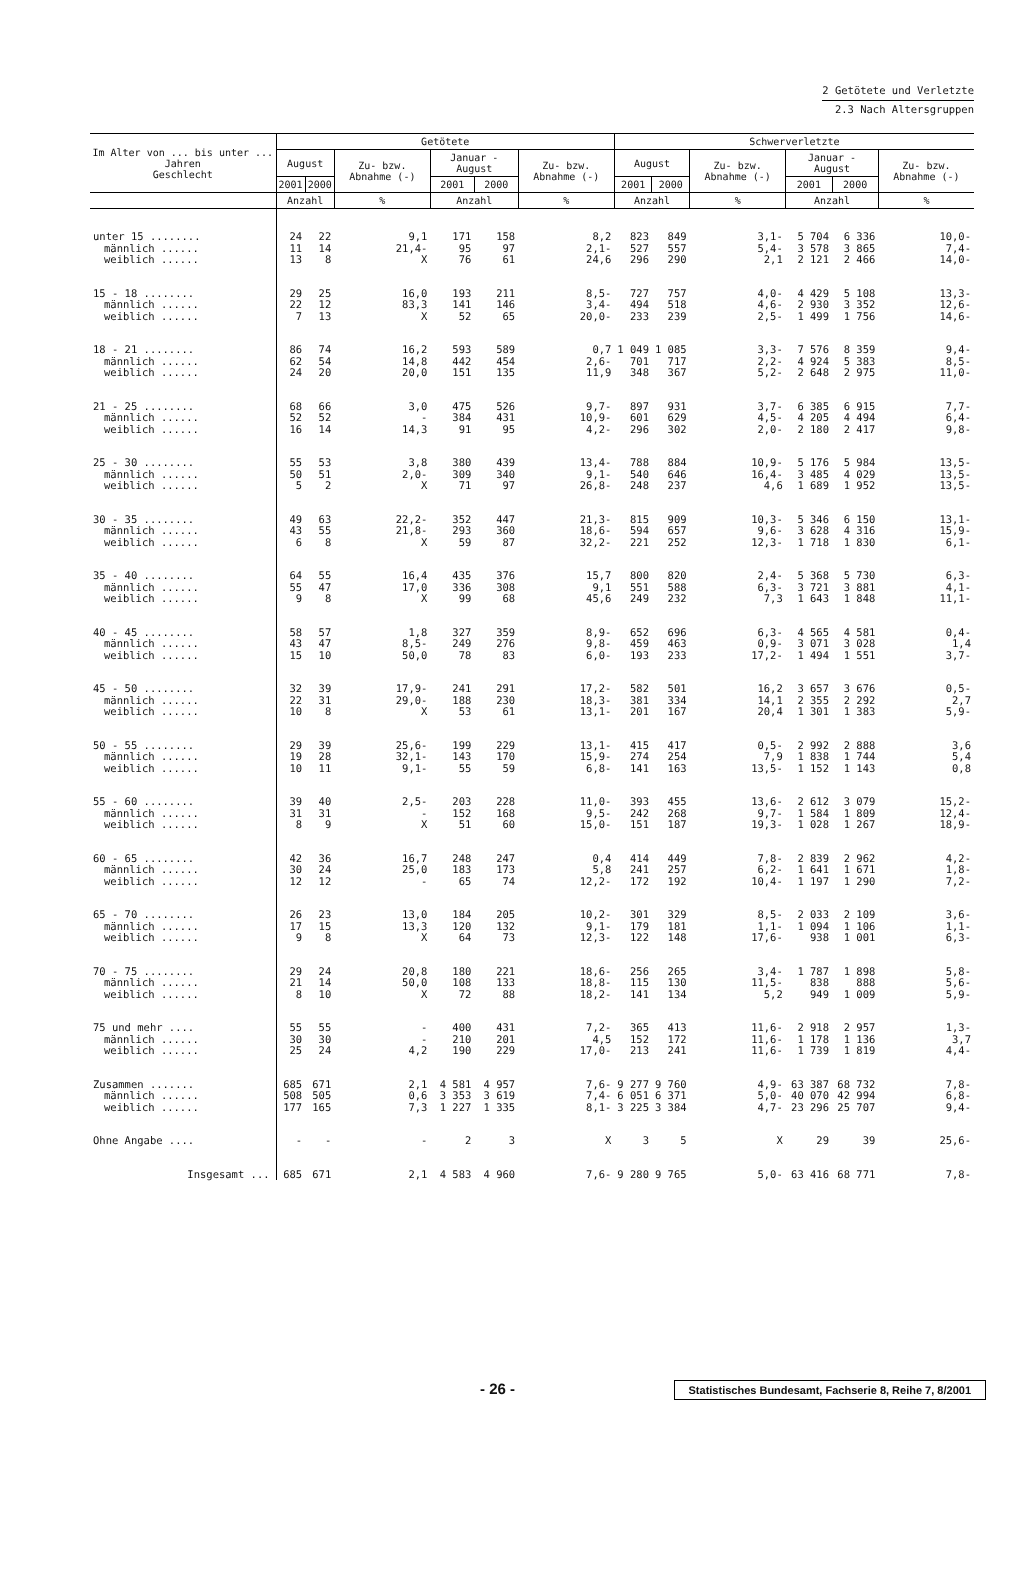2 Getötete und Verletzte
2.3 Nach Altersgruppen
| Im Alter von ... bis unter ... Jahren Geschlecht | Getötete | | | | | | Schwerverletzte | | | | | |
| --- | --- | --- | --- | --- | --- | --- | --- | --- | --- | --- | --- | --- |
| | August | | Zu- bzw. Abnahme (-) | Januar - August | | Zu- bzw. Abnahme (-) | August | | Zu- bzw. Abnahme (-) | Januar - August | | Zu- bzw. Abnahme (-) |
| | 2001 | 2000 | | 2001 | 2000 | | 2001 | 2000 | | 2001 | 2000 | |
| | Anzahl | | % | Anzahl | | % | Anzahl | | % | Anzahl | | % |
| unter 15 ........ | 24 | 22 | 9,1 | 171 | 158 | 8,2 | 823 | 849 | 3,1- | 5 704 | 6 336 | 10,0- |
| männlich ...... | 11 | 14 | 21,4- | 95 | 97 | 2,1- | 527 | 557 | 5,4- | 3 578 | 3 865 | 7,4- |
| weiblich ...... | 13 | 8 | X | 76 | 61 | 24,6 | 296 | 290 | 2,1 | 2 121 | 2 466 | 14,0- |
| 15 - 18 ........ | 29 | 25 | 16,0 | 193 | 211 | 8,5- | 727 | 757 | 4,0- | 4 429 | 5 108 | 13,3- |
| männlich ...... | 22 | 12 | 83,3 | 141 | 146 | 3,4- | 494 | 518 | 4,6- | 2 930 | 3 352 | 12,6- |
| weiblich ...... | 7 | 13 | X | 52 | 65 | 20,0- | 233 | 239 | 2,5- | 1 499 | 1 756 | 14,6- |
| 18 - 21 ........ | 86 | 74 | 16,2 | 593 | 589 | 0,7 | 1 049 | 1 085 | 3,3- | 7 576 | 8 359 | 9,4- |
| männlich ...... | 62 | 54 | 14,8 | 442 | 454 | 2,6- | 701 | 717 | 2,2- | 4 924 | 5 383 | 8,5- |
| weiblich ...... | 24 | 20 | 20,0 | 151 | 135 | 11,9 | 348 | 367 | 5,2- | 2 648 | 2 975 | 11,0- |
| 21 - 25 ........ | 68 | 66 | 3,0 | 475 | 526 | 9,7- | 897 | 931 | 3,7- | 6 385 | 6 915 | 7,7- |
| männlich ...... | 52 | 52 | - | 384 | 431 | 10,9- | 601 | 629 | 4,5- | 4 205 | 4 494 | 6,4- |
| weiblich ...... | 16 | 14 | 14,3 | 91 | 95 | 4,2- | 296 | 302 | 2,0- | 2 180 | 2 417 | 9,8- |
| 25 - 30 ........ | 55 | 53 | 3,8 | 380 | 439 | 13,4- | 788 | 884 | 10,9- | 5 176 | 5 984 | 13,5- |
| männlich ...... | 50 | 51 | 2,0- | 309 | 340 | 9,1- | 540 | 646 | 16,4- | 3 485 | 4 029 | 13,5- |
| weiblich ...... | 5 | 2 | X | 71 | 97 | 26,8- | 248 | 237 | 4,6 | 1 689 | 1 952 | 13,5- |
| 30 - 35 ........ | 49 | 63 | 22,2- | 352 | 447 | 21,3- | 815 | 909 | 10,3- | 5 346 | 6 150 | 13,1- |
| männlich ...... | 43 | 55 | 21,8- | 293 | 360 | 18,6- | 594 | 657 | 9,6- | 3 628 | 4 316 | 15,9- |
| weiblich ...... | 6 | 8 | X | 59 | 87 | 32,2- | 221 | 252 | 12,3- | 1 718 | 1 830 | 6,1- |
| 35 - 40 ........ | 64 | 55 | 16,4 | 435 | 376 | 15,7 | 800 | 820 | 2,4- | 5 368 | 5 730 | 6,3- |
| männlich ...... | 55 | 47 | 17,0 | 336 | 308 | 9,1 | 551 | 588 | 6,3- | 3 721 | 3 881 | 4,1- |
| weiblich ...... | 9 | 8 | X | 99 | 68 | 45,6 | 249 | 232 | 7,3 | 1 643 | 1 848 | 11,1- |
| 40 - 45 ........ | 58 | 57 | 1,8 | 327 | 359 | 8,9- | 652 | 696 | 6,3- | 4 565 | 4 581 | 0,4- |
| männlich ...... | 43 | 47 | 8,5- | 249 | 276 | 9,8- | 459 | 463 | 0,9- | 3 071 | 3 028 | 1,4 |
| weiblich ...... | 15 | 10 | 50,0 | 78 | 83 | 6,0- | 193 | 233 | 17,2- | 1 494 | 1 551 | 3,7- |
| 45 - 50 ........ | 32 | 39 | 17,9- | 241 | 291 | 17,2- | 582 | 501 | 16,2 | 3 657 | 3 676 | 0,5- |
| männlich ...... | 22 | 31 | 29,0- | 188 | 230 | 18,3- | 381 | 334 | 14,1 | 2 355 | 2 292 | 2,7 |
| weiblich ...... | 10 | 8 | X | 53 | 61 | 13,1- | 201 | 167 | 20,4 | 1 301 | 1 383 | 5,9- |
| 50 - 55 ........ | 29 | 39 | 25,6- | 199 | 229 | 13,1- | 415 | 417 | 0,5- | 2 992 | 2 888 | 3,6 |
| männlich ...... | 19 | 28 | 32,1- | 143 | 170 | 15,9- | 274 | 254 | 7,9 | 1 838 | 1 744 | 5,4 |
| weiblich ...... | 10 | 11 | 9,1- | 55 | 59 | 6,8- | 141 | 163 | 13,5- | 1 152 | 1 143 | 0,8 |
| 55 - 60 ........ | 39 | 40 | 2,5- | 203 | 228 | 11,0- | 393 | 455 | 13,6- | 2 612 | 3 079 | 15,2- |
| männlich ...... | 31 | 31 | - | 152 | 168 | 9,5- | 242 | 268 | 9,7- | 1 584 | 1 809 | 12,4- |
| weiblich ...... | 8 | 9 | X | 51 | 60 | 15,0- | 151 | 187 | 19,3- | 1 028 | 1 267 | 18,9- |
| 60 - 65 ........ | 42 | 36 | 16,7 | 248 | 247 | 0,4 | 414 | 449 | 7,8- | 2 839 | 2 962 | 4,2- |
| männlich ...... | 30 | 24 | 25,0 | 183 | 173 | 5,8 | 241 | 257 | 6,2- | 1 641 | 1 671 | 1,8- |
| weiblich ...... | 12 | 12 | - | 65 | 74 | 12,2- | 172 | 192 | 10,4- | 1 197 | 1 290 | 7,2- |
| 65 - 70 ........ | 26 | 23 | 13,0 | 184 | 205 | 10,2- | 301 | 329 | 8,5- | 2 033 | 2 109 | 3,6- |
| männlich ...... | 17 | 15 | 13,3 | 120 | 132 | 9,1- | 179 | 181 | 1,1- | 1 094 | 1 106 | 1,1- |
| weiblich ...... | 9 | 8 | X | 64 | 73 | 12,3- | 122 | 148 | 17,6- | 938 | 1 001 | 6,3- |
| 70 - 75 ........ | 29 | 24 | 20,8 | 180 | 221 | 18,6- | 256 | 265 | 3,4- | 1 787 | 1 898 | 5,8- |
| männlich ...... | 21 | 14 | 50,0 | 108 | 133 | 18,8- | 115 | 130 | 11,5- | 838 | 888 | 5,6- |
| weiblich ...... | 8 | 10 | X | 72 | 88 | 18,2- | 141 | 134 | 5,2 | 949 | 1 009 | 5,9- |
| 75 und mehr .... | 55 | 55 | - | 400 | 431 | 7,2- | 365 | 413 | 11,6- | 2 918 | 2 957 | 1,3- |
| männlich ...... | 30 | 30 | - | 210 | 201 | 4,5 | 152 | 172 | 11,6- | 1 178 | 1 136 | 3,7 |
| weiblich ...... | 25 | 24 | 4,2 | 190 | 229 | 17,0- | 213 | 241 | 11,6- | 1 739 | 1 819 | 4,4- |
| Zusammen ....... | 685 | 671 | 2,1 | 4 581 | 4 957 | 7,6- | 9 277 | 9 760 | 4,9- | 63 387 | 68 732 | 7,8- |
| männlich ...... | 508 | 505 | 0,6 | 3 353 | 3 619 | 7,4- | 6 051 | 6 371 | 5,0- | 40 070 | 42 994 | 6,8- |
| weiblich ...... | 177 | 165 | 7,3 | 1 227 | 1 335 | 8,1- | 3 225 | 3 384 | 4,7- | 23 296 | 25 707 | 9,4- |
| Ohne Angabe .... | - | - | - | 2 | 3 | X | 3 | 5 | X | 29 | 39 | 25,6- |
| Insgesamt ... | 685 | 671 | 2,1 | 4 583 | 4 960 | 7,6- | 9 280 | 9 765 | 5,0- | 63 416 | 68 771 | 7,8- |
- 26 - Statistisches Bundesamt, Fachserie 8, Reihe 7, 8/2001